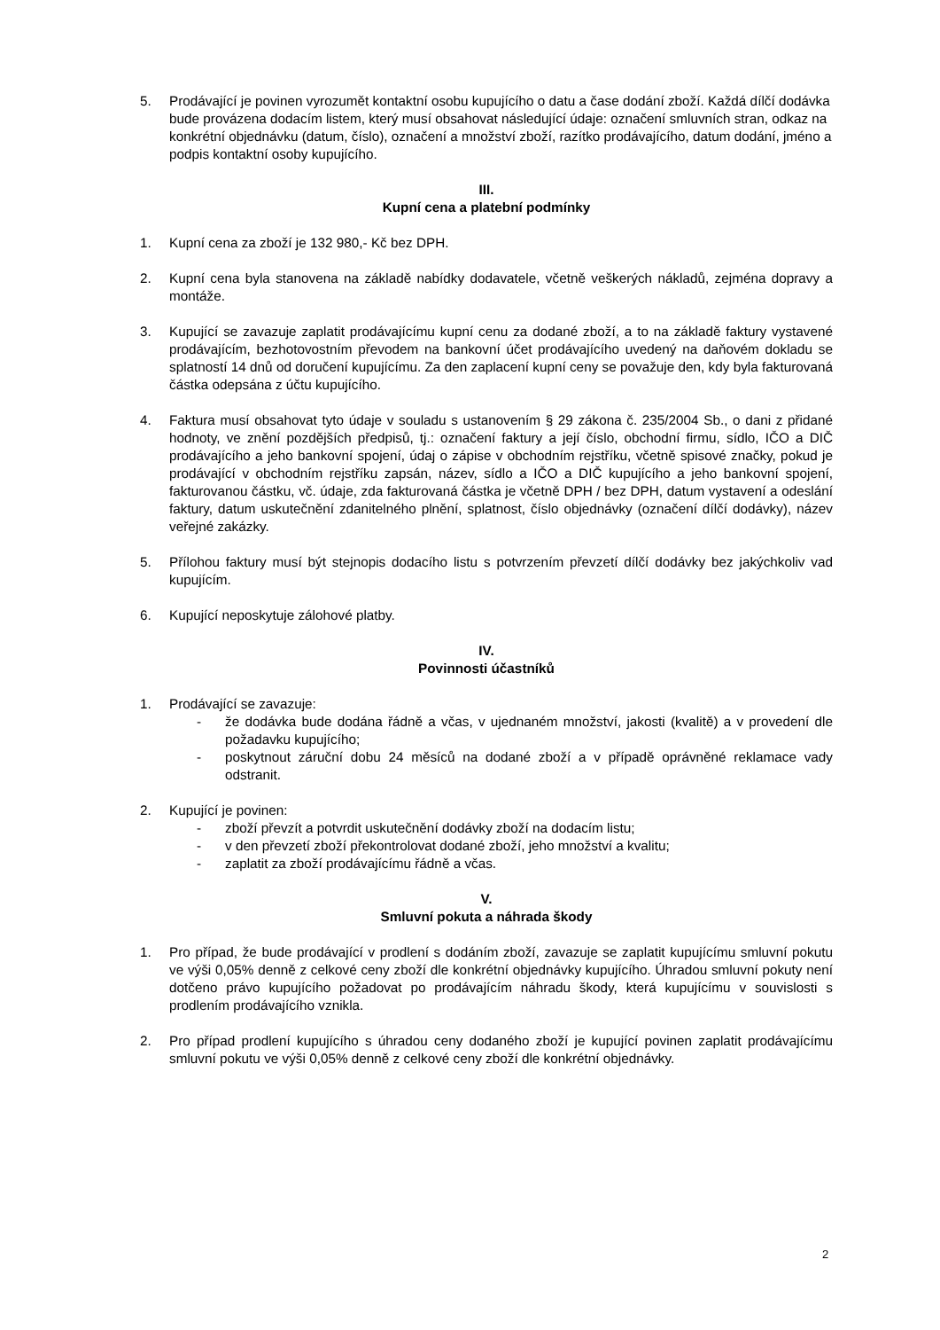5. Prodávající je povinen vyrozumět kontaktní osobu kupujícího o datu a čase dodání zboží. Každá dílčí dodávka bude provázena dodacím listem, který musí obsahovat následující údaje: označení smluvních stran, odkaz na konkrétní objednávku (datum, číslo), označení a množství zboží, razítko prodávajícího, datum dodání, jméno a podpis kontaktní osoby kupujícího.
III.
Kupní cena a platební podmínky
1. Kupní cena za zboží je 132 980,- Kč bez DPH.
2. Kupní cena byla stanovena na základě nabídky dodavatele, včetně veškerých nákladů, zejména dopravy a montáže.
3. Kupující se zavazuje zaplatit prodávajícímu kupní cenu za dodané zboží, a to na základě faktury vystavené prodávajícím, bezhotovostním převodem na bankovní účet prodávajícího uvedený na daňovém dokladu se splatností 14 dnů od doručení kupujícímu. Za den zaplacení kupní ceny se považuje den, kdy byla fakturovaná částka odepsána z účtu kupujícího.
4. Faktura musí obsahovat tyto údaje v souladu s ustanovením § 29 zákona č. 235/2004 Sb., o dani z přidané hodnoty, ve znění pozdějších předpisů, tj.: označení faktury a její číslo, obchodní firmu, sídlo, IČO a DIČ prodávajícího a jeho bankovní spojení, údaj o zápise v obchodním rejstříku, včetně spisové značky, pokud je prodávající v obchodním rejstříku zapsán, název, sídlo a IČO a DIČ kupujícího a jeho bankovní spojení, fakturovanou částku, vč. údaje, zda fakturovaná částka je včetně DPH / bez DPH, datum vystavení a odeslání faktury, datum uskutečnění zdanitelného plnění, splatnost, číslo objednávky (označení dílčí dodávky), název veřejné zakázky.
5. Přílohou faktury musí být stejnopis dodacího listu s potvrzením převzetí dílčí dodávky bez jakýchkoliv vad kupujícím.
6. Kupující neposkytuje zálohové platby.
IV.
Povinnosti účastníků
1. Prodávající se zavazuje:
- že dodávka bude dodána řádně a včas, v ujednaném množství, jakosti (kvalitě) a v provedení dle požadavku kupujícího;
- poskytnout záruční dobu 24 měsíců na dodané zboží a v případě oprávněné reklamace vady odstranit.
2. Kupující je povinen:
- zboží převzít a potvrdit uskutečnění dodávky zboží na dodacím listu;
- v den převzetí zboží překontrolovat dodané zboží, jeho množství a kvalitu;
- zaplatit za zboží prodávajícímu řádně a včas.
V.
Smluvní pokuta a náhrada škody
1. Pro případ, že bude prodávající v prodlení s dodáním zboží, zavazuje se zaplatit kupujícímu smluvní pokutu ve výši 0,05% denně z celkové ceny zboží dle konkrétní objednávky kupujícího. Úhradou smluvní pokuty není dotčeno právo kupujícího požadovat po prodávajícím náhradu škody, která kupujícímu v souvislosti s prodlením prodávajícího vznikla.
2. Pro případ prodlení kupujícího s úhradou ceny dodaného zboží je kupující povinen zaplatit prodávajícímu smluvní pokutu ve výši 0,05% denně z celkové ceny zboží dle konkrétní objednávky.
2